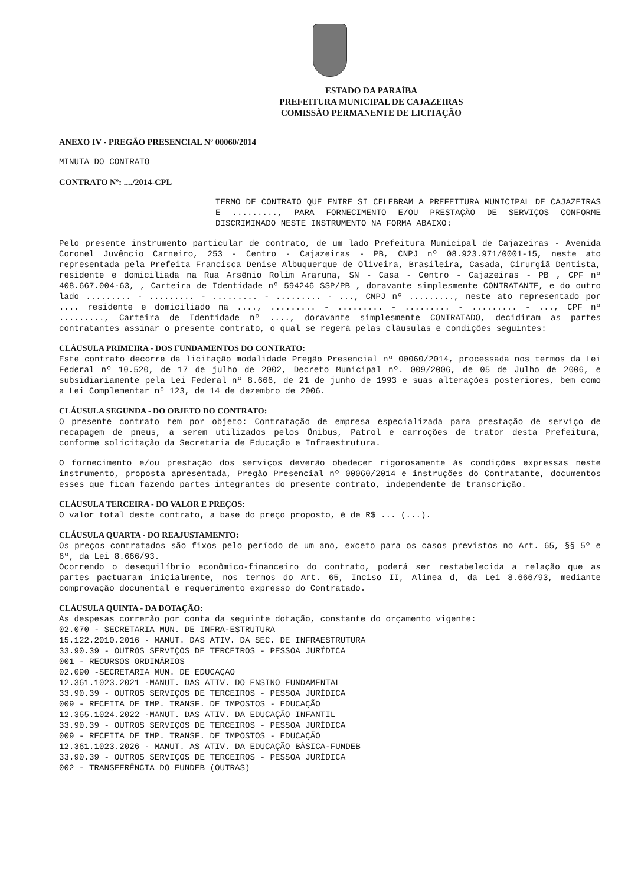ESTADO DA PARAÍBA
PREFEITURA MUNICIPAL DE CAJAZEIRAS
COMISSÃO PERMANENTE DE LICITAÇÃO
ANEXO IV - PREGÃO PRESENCIAL Nº 00060/2014
MINUTA DO CONTRATO
CONTRATO Nº: ..../2014-CPL
TERMO DE CONTRATO QUE ENTRE SI CELEBRAM A PREFEITURA MUNICIPAL DE CAJAZEIRAS E ........., PARA FORNECIMENTO E/OU PRESTAÇÃO DE SERVIÇOS CONFORME DISCRIMINADO NESTE INSTRUMENTO NA FORMA ABAIXO:
Pelo presente instrumento particular de contrato, de um lado Prefeitura Municipal de Cajazeiras - Avenida Coronel Juvêncio Carneiro, 253 - Centro - Cajazeiras - PB, CNPJ nº 08.923.971/0001-15, neste ato representada pela Prefeita Francisca Denise Albuquerque de Oliveira, Brasileira, Casada, Cirurgiã Dentista, residente e domiciliada na Rua Arsênio Rolim Araruna, SN - Casa - Centro - Cajazeiras - PB , CPF nº 408.667.004-63, , Carteira de Identidade nº 594246 SSP/PB , doravante simplesmente CONTRATANTE, e do outro lado ......... - ......... - ......... - ......... - ..., CNPJ nº ........., neste ato representado por .... residente e domiciliado na ...., ......... - ......... - ......... - ......... - ..., CPF nº ........., Carteira de Identidade nº ...., doravante simplesmente CONTRATADO, decidiram as partes contratantes assinar o presente contrato, o qual se regerá pelas cláusulas e condições seguintes:
CLÁUSULA PRIMEIRA - DOS FUNDAMENTOS DO CONTRATO:
Este contrato decorre da licitação modalidade Pregão Presencial nº 00060/2014, processada nos termos da Lei Federal nº 10.520, de 17 de julho de 2002, Decreto Municipal nº. 009/2006, de 05 de Julho de 2006, e subsidiariamente pela Lei Federal nº 8.666, de 21 de junho de 1993 e suas alterações posteriores, bem como a Lei Complementar nº 123, de 14 de dezembro de 2006.
CLÁUSULA SEGUNDA - DO OBJETO DO CONTRATO:
O presente contrato tem por objeto: Contratação de empresa especializada para prestação de serviço de recapagem de pneus, a serem utilizados pelos Ônibus, Patrol e carroções de trator desta Prefeitura, conforme solicitação da Secretaria de Educação e Infraestrutura.
O fornecimento e/ou prestação dos serviços deverão obedecer rigorosamente às condições expressas neste instrumento, proposta apresentada, Pregão Presencial nº 00060/2014 e instruções do Contratante, documentos esses que ficam fazendo partes integrantes do presente contrato, independente de transcrição.
CLÁUSULA TERCEIRA - DO VALOR E PREÇOS:
O valor total deste contrato, a base do preço proposto, é de R$ ... (...).
CLÁUSULA QUARTA - DO REAJUSTAMENTO:
Os preços contratados são fixos pelo período de um ano, exceto para os casos previstos no Art. 65, §§ 5º e 6º, da Lei 8.666/93.
Ocorrendo o desequilíbrio econômico-financeiro do contrato, poderá ser restabelecida a relação que as partes pactuaram inicialmente, nos termos do Art. 65, Inciso II, Alinea d, da Lei 8.666/93, mediante comprovação documental e requerimento expresso do Contratado.
CLÁUSULA QUINTA - DA DOTAÇÃO:
As despesas correrão por conta da seguinte dotação, constante do orçamento vigente:
02.070 - SECRETARIA MUN. DE INFRA-ESTRUTURA
15.122.2010.2016 - MANUT. DAS ATIV. DA SEC. DE INFRAESTRUTURA
33.90.39 - OUTROS SERVIÇOS DE TERCEIROS - PESSOA JURÍDICA
001 - RECURSOS ORDINÁRIOS
02.090 -SECRETARIA MUN. DE EDUCAÇAO
12.361.1023.2021 -MANUT. DAS ATIV. DO ENSINO FUNDAMENTAL
33.90.39 - OUTROS SERVIÇOS DE TERCEIROS - PESSOA JURÍDICA
009 - RECEITA DE IMP. TRANSF. DE IMPOSTOS - EDUCAÇÃO
12.365.1024.2022 -MANUT. DAS ATIV. DA EDUCAÇÃO INFANTIL
33.90.39 - OUTROS SERVIÇOS DE TERCEIROS - PESSOA JURÍDICA
009 - RECEITA DE IMP. TRANSF. DE IMPOSTOS - EDUCAÇÃO
12.361.1023.2026 - MANUT. AS ATIV. DA EDUCAÇÃO BÁSICA-FUNDEB
33.90.39 - OUTROS SERVIÇOS DE TERCEIROS - PESSOA JURÍDICA
002 - TRANSFERÊNCIA DO FUNDEB (OUTRAS)